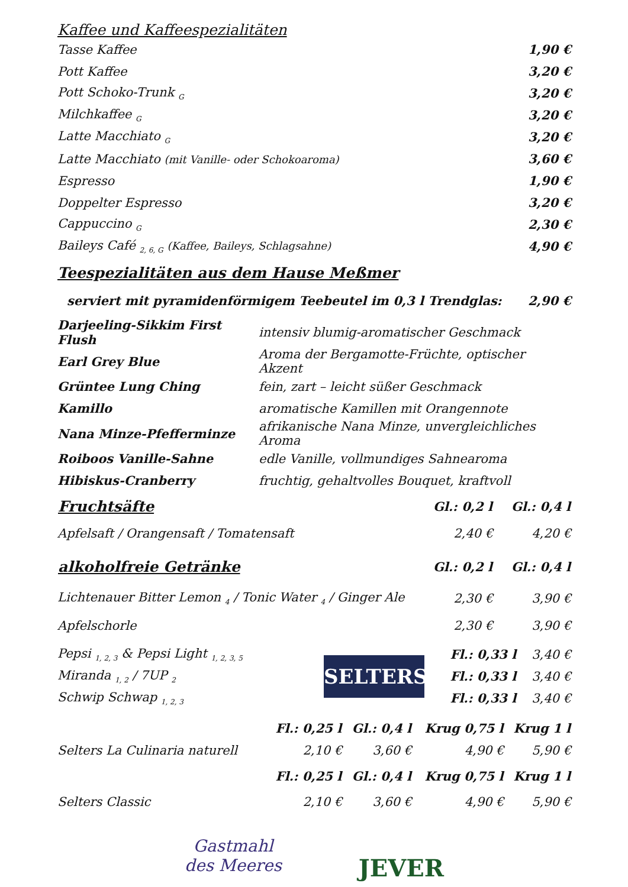Kaffee und Kaffeespezialitäten
| Tasse Kaffee | 1,90 € |
| Pott Kaffee | 3,20 € |
| Pott Schoko-Trunk <sub>G</sub> | 3,20 € |
| Milchkaffee <sub>G</sub> | 3,20 € |
| Latte Macchiato <sub>G</sub> | 3,20 € |
| Latte Macchiato (mit Vanille- oder Schokoaroma) | 3,60 € |
| Espresso | 1,90 € |
| Doppelter Espresso | 3,20 € |
| Cappuccino <sub>G</sub> | 2,30 € |
| Baileys Café <sub>2, 6, G</sub> (Kaffee, Baileys, Schlagsahne) | 4,90 € |
Teespezialitäten aus dem Hause Meßmer
| serviert mit pyramidenförmigem Teebeutel im 0,3 l Trendglas: | 2,90 € |
| Darjeeling-Sikkim First Flush | intensiv blumig-aromatischer Geschmack |
| Earl Grey Blue | Aroma der Bergamotte-Früchte, optischer Akzent |
| Grüntee Lung Ching | fein, zart – leicht süßer Geschmack |
| Kamillo | aromatische Kamillen mit Orangennote |
| Nana Minze-Pfefferminze | afrikanische Nana Minze, unvergleichliches Aroma |
| Roiboos Vanille-Sahne | edle Vanille, vollmundiges Sahnearoma |
| Hibiskus-Cranberry | fruchtig, gehaltvolles Bouquet, kraftvoll |
| Fruchtsäfte | Gl.: 0,2 l | Gl.: 0,4 l |
| --- | --- | --- |
| Apfelsaft / Orangensaft / Tomatensaft | 2,40 € | 4,20 € |
| alkoholfreie Getränke | Gl.: 0,2 l | Gl.: 0,4 l |
| Lichtenauer Bitter Lemon <sub>4</sub> / Tonic Water <sub>4</sub> / Ginger Ale | 2,30 € | 3,90 € |
| Apfelschorle | 2,30 € | 3,90 € |
| Pepsi <sub>1, 2, 3</sub> & Pepsi Light <sub>1, 2, 3, 5</sub> |
| Miranda <sub>1, 2</sub> / 7UP <sub>2</sub> |
| Schwip Schwap <sub>1, 2, 3</sub> |
SELTERS
| Fl.: 0,33 l | 3,40 € |
| Fl.: 0,33 l | 3,40 € |
| Fl.: 0,33 l | 3,40 € |
| | Fl.: 0,25 l | Gl.: 0,4 l | Krug 0,75 l | Krug 1 l |
| Selters La Culinaria naturell | 2,10 € | 3,60 € | 4,90 € | 5,90 € |
| | Fl.: 0,25 l | Gl.: 0,4 l | Krug 0,75 l | Krug 1 l |
| Selters Classic | 2,10 € | 3,60 € | 4,90 € | 5,90 € |
Gastmahl
des Meeres
JEVER